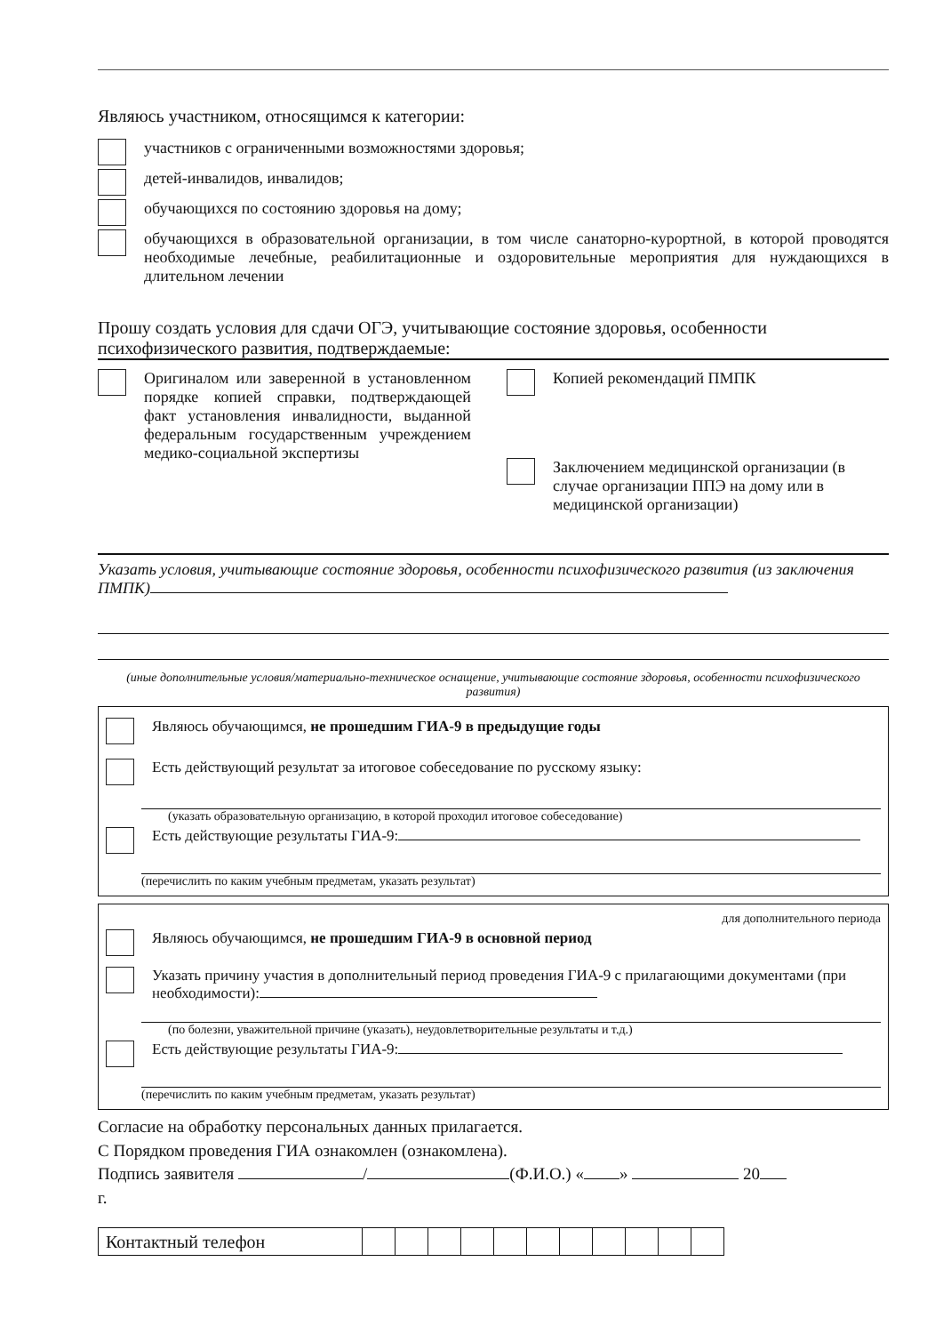Являюсь участником, относящимся к категории:
участников с ограниченными возможностями здоровья;
детей-инвалидов, инвалидов;
обучающихся по состоянию здоровья на дому;
обучающихся в образовательной организации, в том числе санаторно-курортной, в которой проводятся необходимые лечебные, реабилитационные и оздоровительные мероприятия для нуждающихся в длительном лечении
Прошу создать условия для сдачи ОГЭ, учитывающие состояние здоровья, особенности психофизического развития, подтверждаемые:
Оригиналом или заверенной в установленном порядке копией справки, подтверждающей факт установления инвалидности, выданной федеральным государственным учреждением медико-социальной экспертизы
Копией рекомендаций ПМПК
Заключением медицинской организации (в случае организации ППЭ на дому или в медицинской организации)
Указать условия, учитывающие состояние здоровья, особенности психофизического развития (из заключения ПМПК)
(иные дополнительные условия/материально-техническое оснащение, учитывающие состояние здоровья, особенности психофизического развития)
Являюсь обучающимся, не прошедшим ГИА-9 в предыдущие годы
Есть действующий результат за итоговое собеседование по русскому языку:
(указать образовательную организацию, в которой проходил итоговое собеседование)
Есть действующие результаты ГИА-9:
(перечислить по каким учебным предметам, указать результат)
для дополнительного периода
Являюсь обучающимся, не прошедшим ГИА-9 в основной период
Указать причину участия в дополнительный период проведения ГИА-9 с прилагающими документами (при необходимости):
(по болезни, уважительной причине (указать), неудовлетворительные результаты и т.д.)
Есть действующие результаты ГИА-9:
(перечислить по каким учебным предметам, указать результат)
Согласие на обработку персональных данных прилагается.
С Порядком проведения ГИА ознакомлен (ознакомлена).
Подпись заявителя / (Ф.И.О.) « » 20
г.
| Контактный телефон | | | | | | | | | | | |